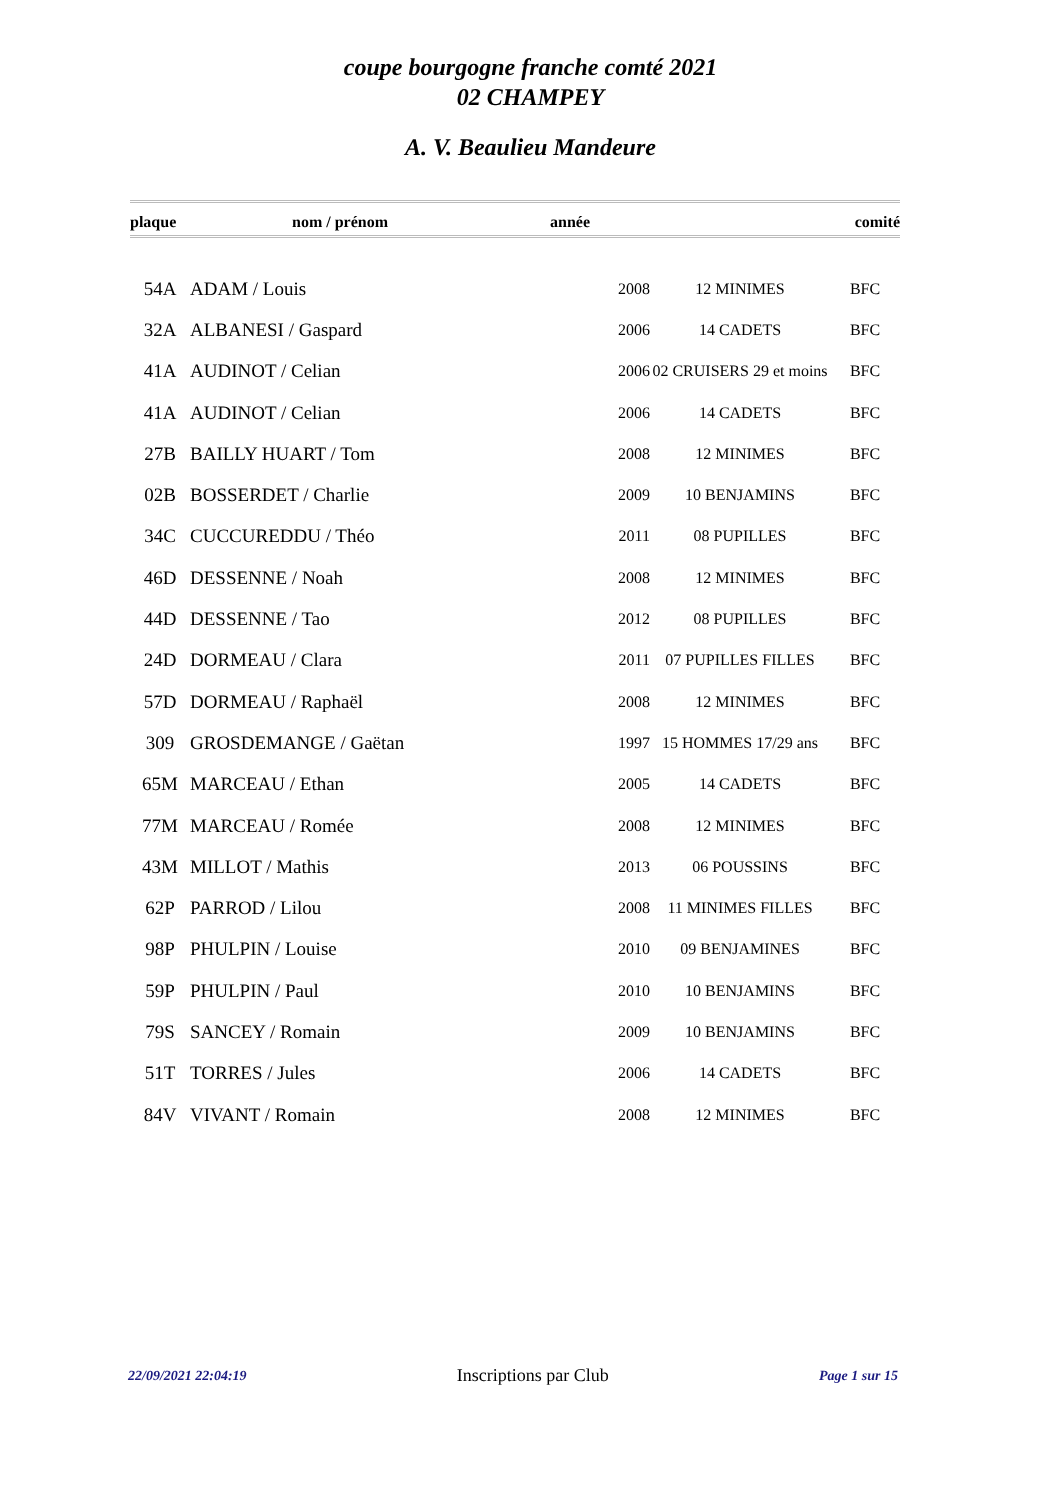coupe bourgogne franche comté 2021
02 CHAMPEY
A. V. Beaulieu Mandeure
| plaque | nom / prénom | année | | comité |
| --- | --- | --- | --- | --- |
| 54A | ADAM / Louis | 2008 | 12 MINIMES | BFC |
| 32A | ALBANESI / Gaspard | 2006 | 14 CADETS | BFC |
| 41A | AUDINOT / Celian | 2006 | 02 CRUISERS 29 et moins | BFC |
| 41A | AUDINOT / Celian | 2006 | 14 CADETS | BFC |
| 27B | BAILLY HUART / Tom | 2008 | 12 MINIMES | BFC |
| 02B | BOSSERDET / Charlie | 2009 | 10 BENJAMINS | BFC |
| 34C | CUCCUREDDU / Théo | 2011 | 08 PUPILLES | BFC |
| 46D | DESSENNE / Noah | 2008 | 12 MINIMES | BFC |
| 44D | DESSENNE / Tao | 2012 | 08 PUPILLES | BFC |
| 24D | DORMEAU / Clara | 2011 | 07 PUPILLES FILLES | BFC |
| 57D | DORMEAU / Raphaël | 2008 | 12 MINIMES | BFC |
| 309 | GROSDEMANGE / Gaëtan | 1997 | 15 HOMMES 17/29 ans | BFC |
| 65M | MARCEAU / Ethan | 2005 | 14 CADETS | BFC |
| 77M | MARCEAU / Romée | 2008 | 12 MINIMES | BFC |
| 43M | MILLOT / Mathis | 2013 | 06 POUSSINS | BFC |
| 62P | PARROD / Lilou | 2008 | 11 MINIMES FILLES | BFC |
| 98P | PHULPIN / Louise | 2010 | 09 BENJAMINES | BFC |
| 59P | PHULPIN / Paul | 2010 | 10 BENJAMINS | BFC |
| 79S | SANCEY / Romain | 2009 | 10 BENJAMINS | BFC |
| 51T | TORRES / Jules | 2006 | 14 CADETS | BFC |
| 84V | VIVANT / Romain | 2008 | 12 MINIMES | BFC |
22/09/2021 22:04:19 Inscriptions par Club Page 1 sur 15